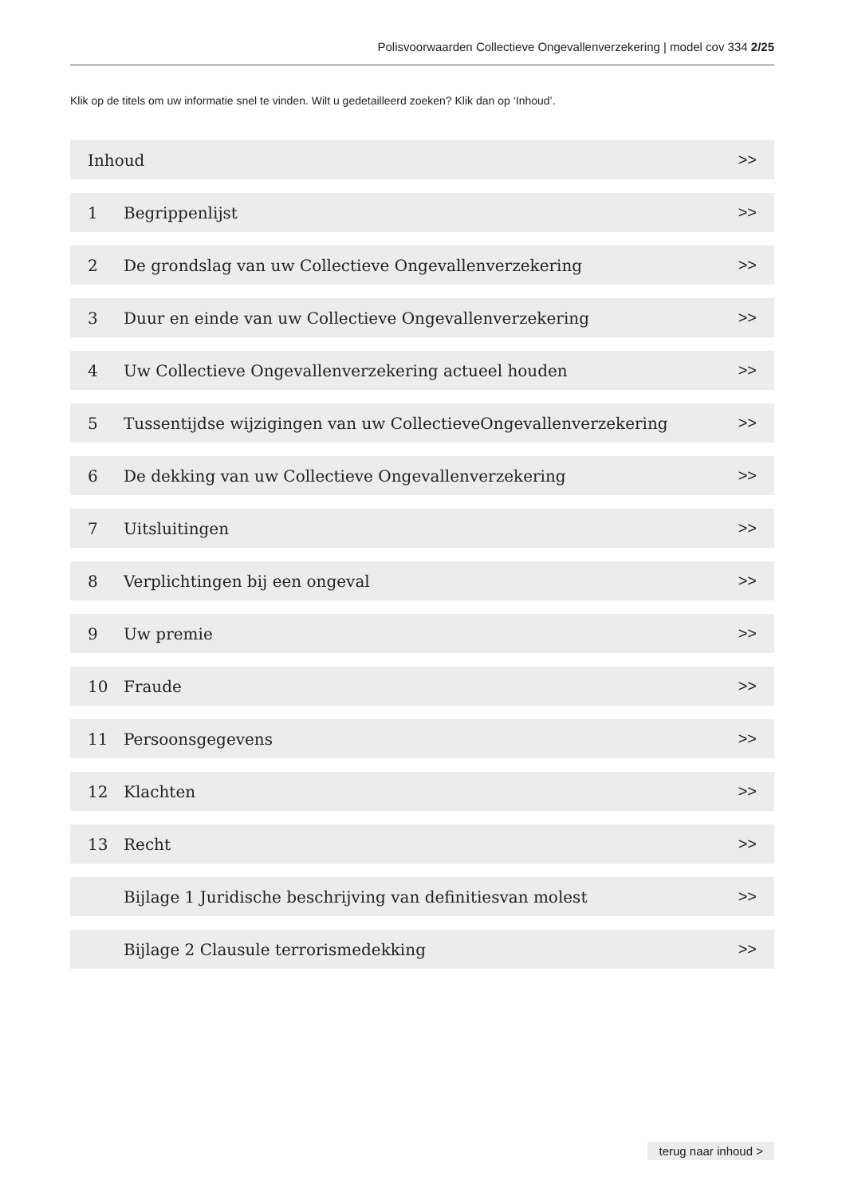Polisvoorwaarden Collectieve Ongevallenverzekering | model cov 334 2/25
Klik op de titels om uw informatie snel te vinden. Wilt u gedetailleerd zoeken? Klik dan op ‘Inhoud’.
Inhoud >>
1 Begrippenlijst >>
2 De grondslag van uw Collectieve Ongevallenverzekering >>
3 Duur en einde van uw Collectieve Ongevallenverzekering >>
4 Uw Collectieve Ongevallenverzekering actueel houden >>
5 Tussentijdse wijzigingen van uw CollectieveOngevallenverzekering >>
6 De dekking van uw Collectieve Ongevallenverzekering >>
7 Uitsluitingen >>
8 Verplichtingen bij een ongeval >>
9 Uw premie >>
10 Fraude >>
11 Persoonsgegevens >>
12 Klachten >>
13 Recht >>
Bijlage 1 Juridische beschrijving van definitiesvan molest >>
Bijlage 2 Clausule terrorismedekking >>
terug naar inhoud >